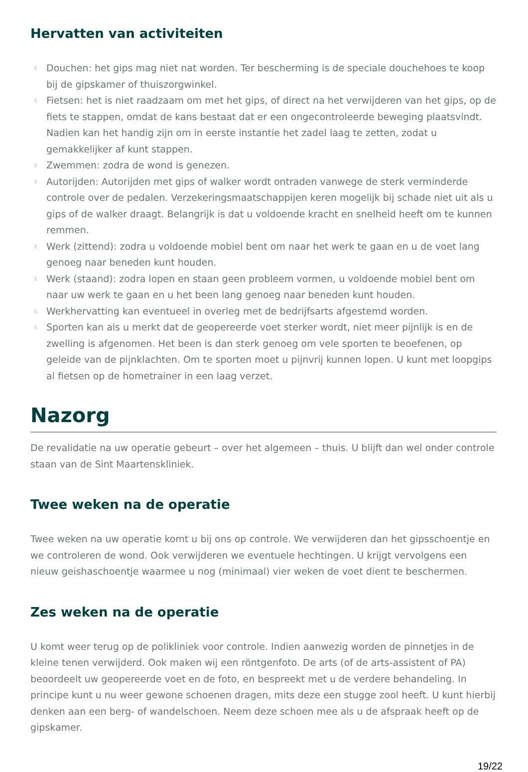Hervatten van activiteiten
▯ Douchen: het gips mag niet nat worden. Ter bescherming is de speciale douchehoes te koop bij de gipskamer of thuiszorgwinkel.
▯ Fietsen: het is niet raadzaam om met het gips, of direct na het verwijderen van het gips, op de fiets te stappen, omdat de kans bestaat dat er een ongecontroleerde beweging plaatsvindt. Nadien kan het handig zijn om in eerste instantie het zadel laag te zetten, zodat u gemakkelijker af kunt stappen.
▯ Zwemmen: zodra de wond is genezen.
▯ Autorijden: Autorijden met gips of walker wordt ontraden vanwege de sterk verminderde controle over de pedalen. Verzekeringsmaatschappijen keren mogelijk bij schade niet uit als u gips of de walker draagt. Belangrijk is dat u voldoende kracht en snelheid heeft om te kunnen remmen.
▯ Werk (zittend): zodra u voldoende mobiel bent om naar het werk te gaan en u de voet lang genoeg naar beneden kunt houden.
▯ Werk (staand): zodra lopen en staan geen probleem vormen, u voldoende mobiel bent om naar uw werk te gaan en u het been lang genoeg naar beneden kunt houden.
▯ Werkhervatting kan eventueel in overleg met de bedrijfsarts afgestemd worden.
▯ Sporten kan als u merkt dat de geopereerde voet sterker wordt, niet meer pijnlijk is en de zwelling is afgenomen. Het been is dan sterk genoeg om vele sporten te beoefenen, op geleide van de pijnklachten. Om te sporten moet u pijnvrij kunnen lopen. U kunt met loopgips al fietsen op de hometrainer in een laag verzet.
Nazorg
De revalidatie na uw operatie gebeurt – over het algemeen – thuis. U blijft dan wel onder controle staan van de Sint Maartenskliniek.
Twee weken na de operatie
Twee weken na uw operatie komt u bij ons op controle. We verwijderen dan het gipsschoentje en we controleren de wond. Ook verwijderen we eventuele hechtingen. U krijgt vervolgens een nieuw geishaschoentje waarmee u nog (minimaal) vier weken de voet dient te beschermen.
Zes weken na de operatie
U komt weer terug op de polikliniek voor controle. Indien aanwezig worden de pinnetjes in de kleine tenen verwijderd. Ook maken wij een röntgenfoto. De arts (of de arts-assistent of PA) beoordeelt uw geopereerde voet en de foto, en bespreekt met u de verdere behandeling. In principe kunt u nu weer gewone schoenen dragen, mits deze een stugge zool heeft. U kunt hierbij denken aan een berg- of wandelschoen. Neem deze schoen mee als u de afspraak heeft op de gipskamer.
19/22